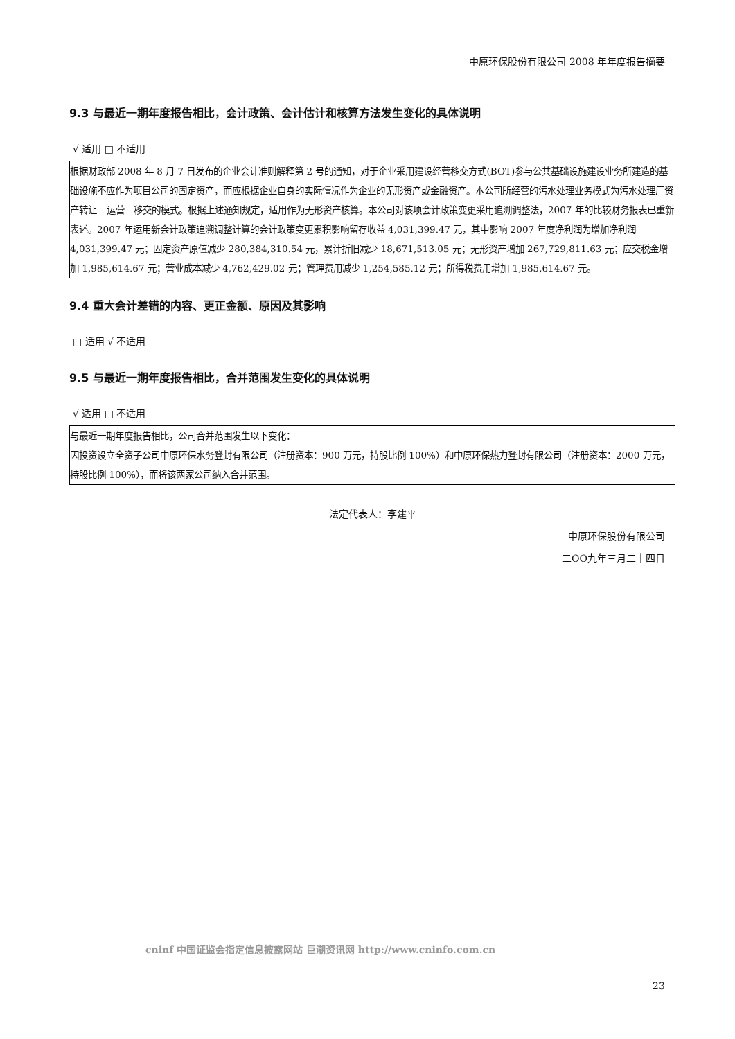中原环保股份有限公司 2008 年年度报告摘要
9.3 与最近一期年度报告相比，会计政策、会计估计和核算方法发生变化的具体说明
√ 适用 □ 不适用
| 根据财政部 2008 年 8 月 7 日发布的企业会计准则解释第 2 号的通知，对于企业采用建设经营移交方式(BOT)参与公共基础设施建设业务所建造的基础设施不应作为项目公司的固定资产，而应根据企业自身的实际情况作为企业的无形资产或金融资产。本公司所经营的污水处理业务模式为污水处理厂资产转让—运营—移交的模式。根据上述通知规定，适用作为无形资产核算。本公司对该项会计政策变更采用追溯调整法，2007 年的比较财务报表已重新表述。2007 年运用新会计政策追溯调整计算的会计政策变更累积影响留存收益 4,031,399.47 元，其中影响 2007 年度净利润为增加净利润 4,031,399.47 元；固定资产原值减少 280,384,310.54 元，累计折旧减少 18,671,513.05 元；无形资产增加 267,729,811.63 元；应交税金增加 1,985,614.67 元；营业成本减少 4,762,429.02 元；管理费用减少 1,254,585.12 元；所得税费用增加 1,985,614.67 元。 |
9.4 重大会计差错的内容、更正金额、原因及其影响
□ 适用 √ 不适用
9.5 与最近一期年度报告相比，合并范围发生变化的具体说明
√ 适用 □ 不适用
| 与最近一期年度报告相比，公司合并范围发生以下变化： 因投资设立全资子公司中原环保水务登封有限公司（注册资本：900 万元，持股比例 100%）和中原环保热力登封有限公司（注册资本：2000 万元，持股比例 100%），而将该两家公司纳入合并范围。 |
法定代表人：李建平
中原环保股份有限公司
二OO九年三月二十四日
cninf 中国证监会指定信息披露网站 巨潮资讯网 http://www.cninfo.com.cn
23